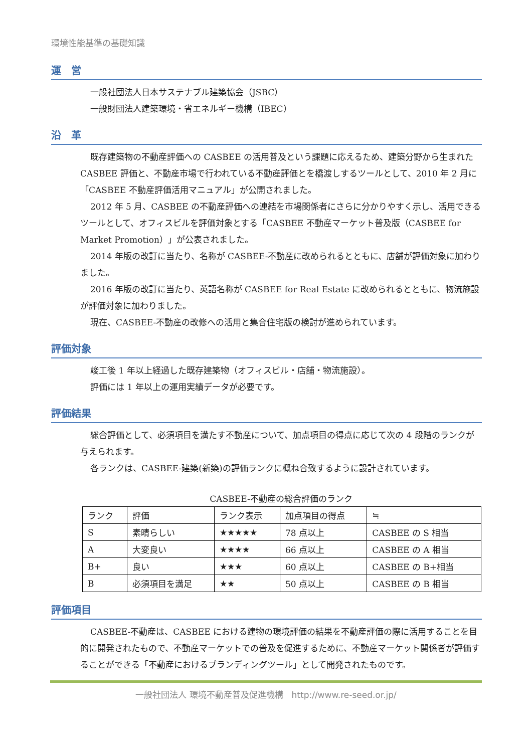環境性能基準の基礎知識
運　営
一般社団法人日本サステナブル建築協会（JSBC）
一般財団法人建築環境・省エネルギー機構（IBEC）
沿　革
既存建築物の不動産評価への CASBEE の活用普及という課題に応えるため、建築分野から生まれた CASBEE 評価と、不動産市場で行われている不動産評価とを橋渡しするツールとして、2010 年 2 月に「CASBEE 不動産評価活用マニュアル」が公開されました。
2012 年 5 月、CASBEE の不動産評価への連結を市場関係者にさらに分かりやすく示し、活用できるツールとして、オフィスビルを評価対象とする「CASBEE 不動産マーケット普及版（CASBEE for Market Promotion）」が公表されました。
2014 年版の改訂に当たり、名称が CASBEE-不動産に改められるとともに、店舗が評価対象に加わりました。
2016 年版の改訂に当たり、英語名称が CASBEE for Real Estate に改められるとともに、物流施設が評価対象に加わりました。
現在、CASBEE-不動産の改修への活用と集合住宅版の検討が進められています。
評価対象
竣工後 1 年以上経過した既存建築物（オフィスビル・店舗・物流施設）。
評価には 1 年以上の運用実績データが必要です。
評価結果
総合評価として、必須項目を満たす不動産について、加点項目の得点に応じて次の 4 段階のランクが与えられます。
各ランクは、CASBEE-建築(新築)の評価ランクに概ね合致するように設計されています。
CASBEE-不動産の総合評価のランク
| ランク | 評価 | ランク表示 | 加点項目の得点 | ≒ |
| --- | --- | --- | --- | --- |
| S | 素晴らしい | ★★★★★ | 78 点以上 | CASBEE の S 相当 |
| A | 大変良い | ★★★★ | 66 点以上 | CASBEE の A 相当 |
| B+ | 良い | ★★★ | 60 点以上 | CASBEE の B+相当 |
| B | 必須項目を満足 | ★★ | 50 点以上 | CASBEE の B 相当 |
評価項目
CASBEE-不動産は、CASBEE における建物の環境評価の結果を不動産評価の際に活用することを目的に開発されたもので、不動産マーケットでの普及を促進するために、不動産マーケット関係者が評価することができる「不動産におけるブランディングツール」として開発されたものです。
一般社団法人 環境不動産普及促進機構　http://www.re-seed.or.jp/